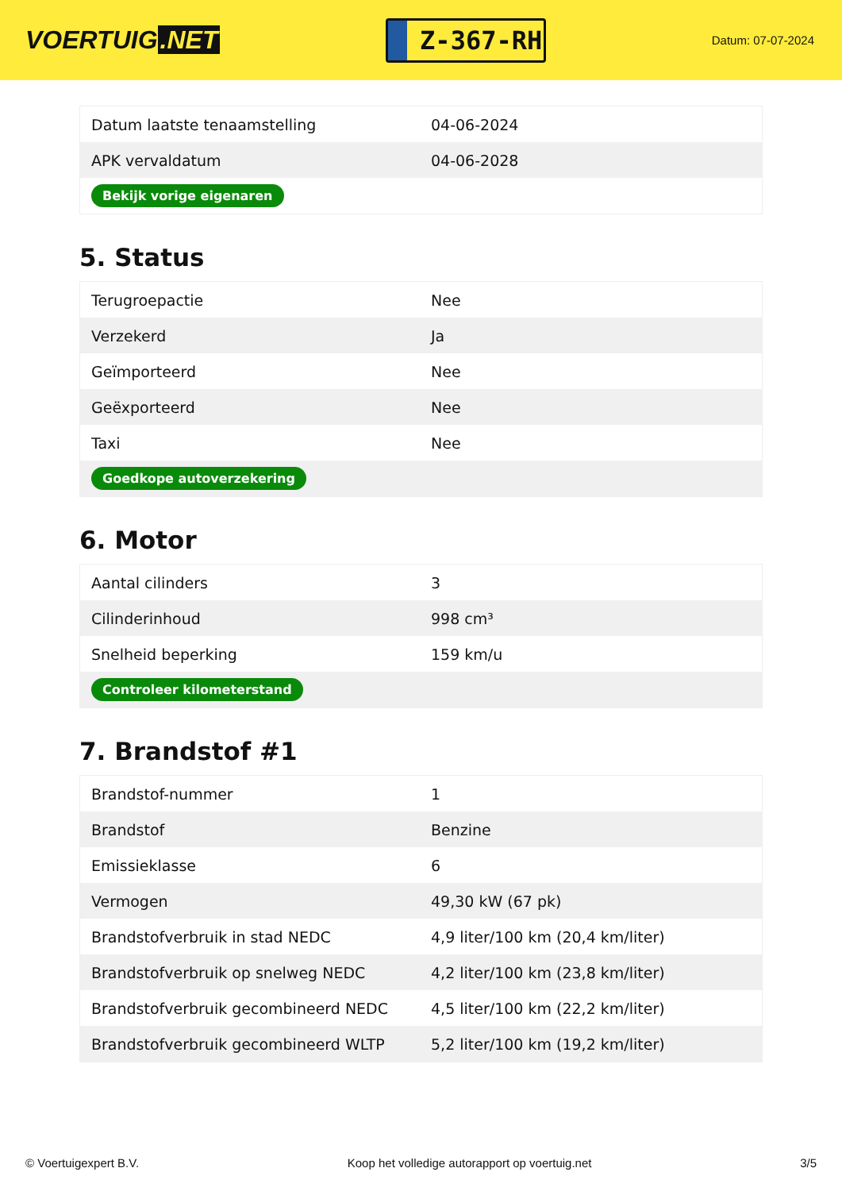VOERTUIG.NET
Z-367-RH
Datum: 07-07-2024
| Datum laatste tenaamstelling | 04-06-2024 |
| APK vervaldatum | 04-06-2028 |
| Bekijk vorige eigenaren | |
5. Status
| Terugroepactie | Nee |
| Verzekerd | Ja |
| Geïmporteerd | Nee |
| Geëxporteerd | Nee |
| Taxi | Nee |
| Goedkope autoverzekering | |
6. Motor
| Aantal cilinders | 3 |
| Cilinderinhoud | 998 cm³ |
| Snelheid beperking | 159 km/u |
| Controleer kilometerstand | |
7. Brandstof #1
| Brandstof-nummer | 1 |
| Brandstof | Benzine |
| Emissieklasse | 6 |
| Vermogen | 49,30 kW (67 pk) |
| Brandstofverbruik in stad NEDC | 4,9 liter/100 km (20,4 km/liter) |
| Brandstofverbruik op snelweg NEDC | 4,2 liter/100 km (23,8 km/liter) |
| Brandstofverbruik gecombineerd NEDC | 4,5 liter/100 km (22,2 km/liter) |
| Brandstofverbruik gecombineerd WLTP | 5,2 liter/100 km (19,2 km/liter) |
© Voertuigexpert B.V. Koop het volledige autorapport op voertuig.net 3/5